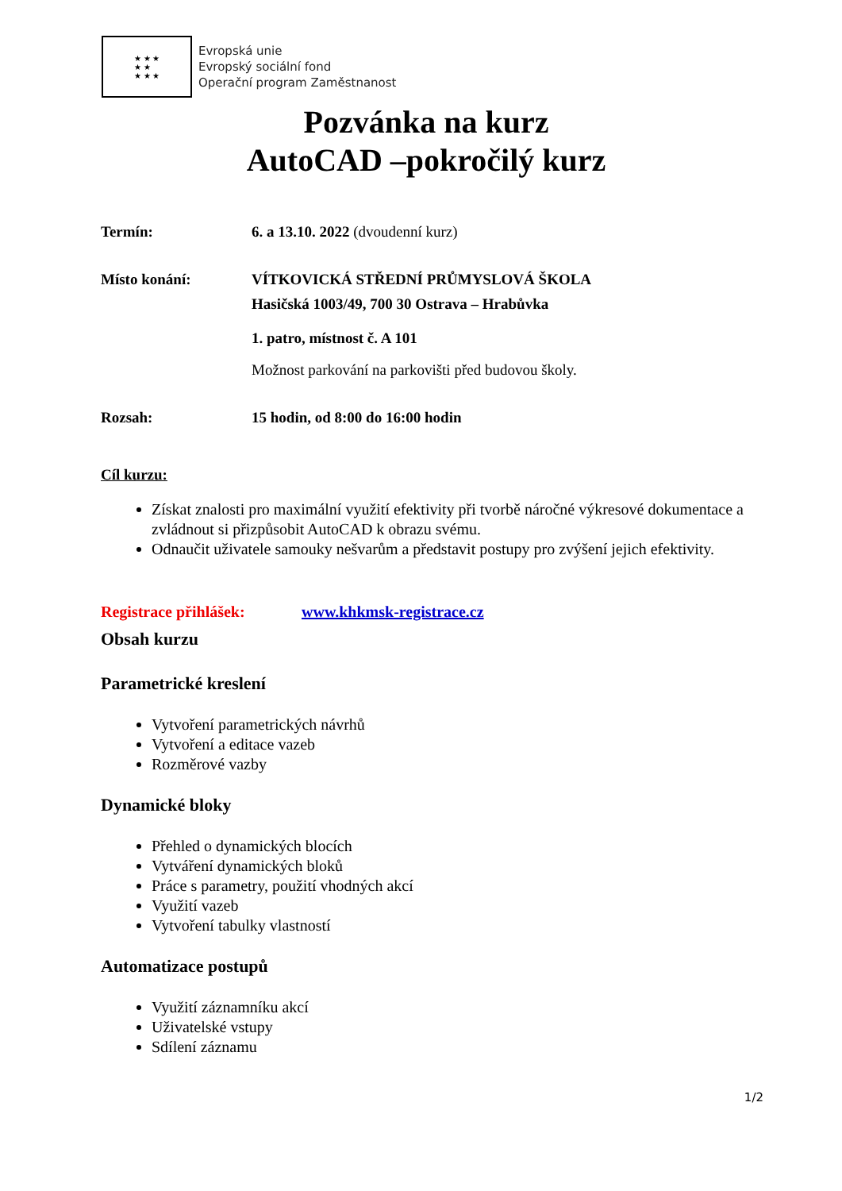★ ★ ★
★ ★
★ ★ ★
Evropská unie
Evropský sociální fond
Operační program Zaměstnanost
Pozvánka na kurz
AutoCAD –pokročilý kurz
Termín: 6. a 13.10. 2022 (dvoudenní kurz)
Místo konání: VÍTKOVICKÁ STŘEDNÍ PRŮMYSLOVÁ ŠKOLA
Hasičská 1003/49, 700 30 Ostrava – Hrabůvka
1. patro, místnost č. A 101
Možnost parkování na parkovišti před budovou školy.
Rozsah: 15 hodin, od 8:00 do 16:00 hodin
Cíl kurzu:
Získat znalosti pro maximální využití efektivity při tvorbě náročné výkresové dokumentace a zvládnout si přizpůsobit AutoCAD k obrazu svému.
Odnaučit uživatele samouky nešvarům a představit postupy pro zvýšení jejich efektivity.
Registrace přihlášek: www.khkmsk-registrace.cz
Obsah kurzu
Parametrické kreslení
Vytvoření parametrických návrhů
Vytvoření a editace vazeb
Rozměrové vazby
Dynamické bloky
Přehled o dynamických blocích
Vytváření dynamických bloků
Práce s parametry, použití vhodných akcí
Využití vazeb
Vytvoření tabulky vlastností
Automatizace postupů
Využití záznamníku akcí
Uživatelské vstupy
Sdílení záznamu
1/2